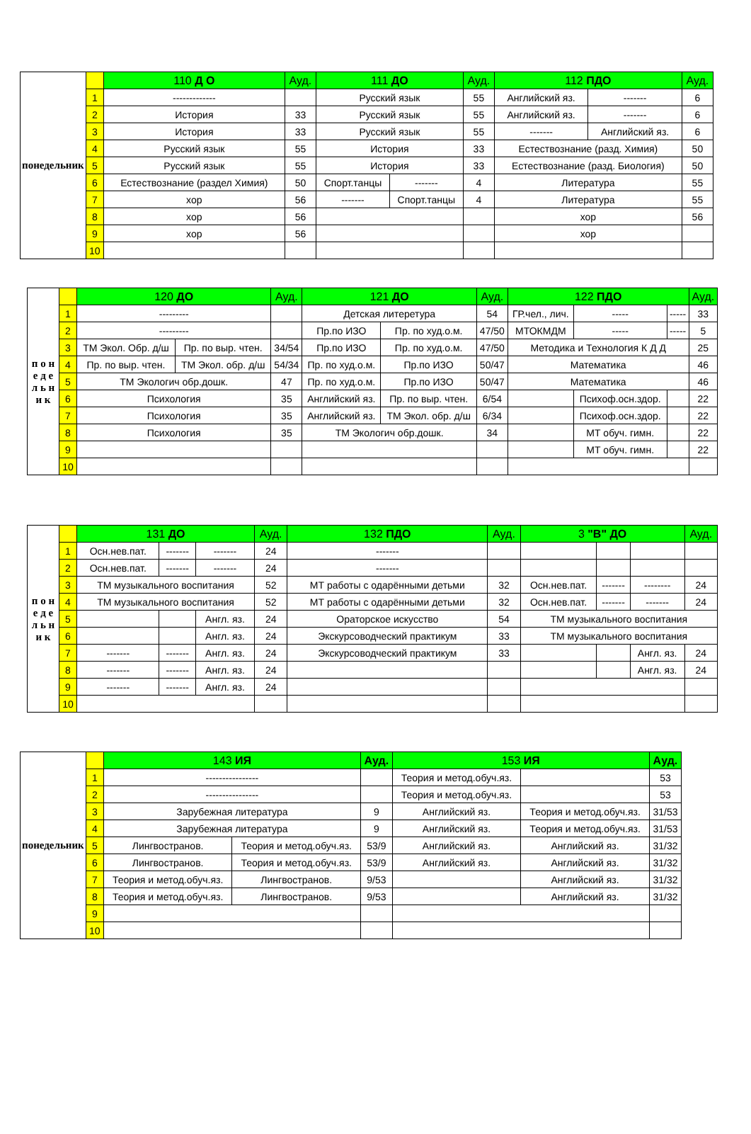| понедельник | | 110 Д О | Ауд. | 111 ДО | | Ауд. | 112 ПДО | | Ауд. |
| | 1 | ------------- | | Русский язык | | 55 | Английский яз. | ------- | 6 |
| | 2 | История | 33 | Русский язык | | 55 | Английский яз. | ------- | 6 |
| | 3 | История | 33 | Русский язык | | 55 | ------- | Английский яз. | 6 |
| | 4 | Русский язык | 55 | История | | 33 | Естествознание (разд. Химия) | | 50 |
| | 5 | Русский язык | 55 | История | | 33 | Естествознание (разд. Биология) | | 50 |
| | 6 | Естествознание (раздел Химия) | 50 | Спорт.танцы | ------- | 4 | Литература | | 55 |
| | 7 | хор | 56 | ------- | Спорт.танцы | 4 | Литература | | 55 |
| | 8 | хор | 56 | | | | хор | | 56 |
| | 9 | хор | 56 | | | | хор | | |
| | 10 | | | | | | | | |
| п о н е д е л ь н и к | | 120 ДО | | Ауд. | 121 ДО | | Ауд. | 122 ПДО | | | Ауд. |
| | 1 | --------- | | | Детская литеретура | | 54 | ГР.чел., лич. | ----- | ----- | 33 |
| | 2 | --------- | | | Пр.по ИЗО | Пр. по худ.о.м. | 47/50 | МТОКМДМ | ----- | ----- | 5 |
| | 3 | ТМ Экол. Обр. д/ш | Пр. по выр. чтен. | 34/54 | Пр.по ИЗО | Пр. по худ.о.м. | 47/50 | Методика и Технология К Д Д | | | 25 |
| | 4 | Пр. по выр. чтен. | ТМ Экол. обр. д/ш | 54/34 | Пр. по худ.о.м. | Пр.по ИЗО | 50/47 | Математика | | | 46 |
| | 5 | ТМ Экологич обр.дошк. | | 47 | Пр. по худ.о.м. | Пр.по ИЗО | 50/47 | Математика | | | 46 |
| | 6 | Психология | | 35 | Английский яз. | Пр. по выр. чтен. | 6/54 | | Психоф.осн.здор. | | 22 |
| | 7 | Психология | | 35 | Английский яз. | ТМ Экол. обр. д/ш | 6/34 | | Психоф.осн.здор. | | 22 |
| | 8 | Психология | | 35 | ТМ Экологич обр.дошк. | | 34 | | МТ обуч. гимн. | | 22 |
| | 9 | | | | | | | | МТ обуч. гимн. | | 22 |
| | 10 | | | | | | | | | | |
| п о н е д е л ь н и к | | 131 ДО | | | Ауд. | 132 ПДО | Ауд. | 3 "В" ДО | | | Ауд. |
| | 1 | Осн.нев.пат. | ------- | ------- | 24 | ------- | | | | | |
| | 2 | Осн.нев.пат. | ------- | ------- | 24 | ------- | | | | | |
| | 3 | ТМ музыкального воспитания | | | 52 | МТ работы с одарёнными детьми | 32 | Осн.нев.пат. | ------- | -------- | 24 |
| | 4 | ТМ музыкального воспитания | | | 52 | МТ работы с одарёнными детьми | 32 | Осн.нев.пат. | ------- | ------- | 24 |
| | 5 | | | Англ. яз. | 24 | Ораторское искусство | 54 | ТМ музыкального воспитания | | | |
| | 6 | | | Англ. яз. | 24 | Экскурсоводческий практикум | 33 | ТМ музыкального воспитания | | | |
| | 7 | ------- | ------- | Англ. яз. | 24 | Экскурсоводческий практикум | 33 | | | Англ. яз. | 24 |
| | 8 | ------- | ------- | Англ. яз. | 24 | | | | | Англ. яз. | 24 |
| | 9 | ------- | ------- | Англ. яз. | 24 | | | | | | |
| | 10 | | | | | | | | | | |
| понедельник | | 143 ИЯ | | Ауд. | 153 ИЯ | | Ауд. |
| | 1 | ---------------- | | | Теория и метод.обуч.яз. | | 53 |
| | 2 | ---------------- | | | Теория и метод.обуч.яз. | | 53 |
| | 3 | Зарубежная литература | | 9 | Английский яз. | Теория и метод.обуч.яз. | 31/53 |
| | 4 | Зарубежная литература | | 9 | Английский яз. | Теория и метод.обуч.яз. | 31/53 |
| | 5 | Лингвостранов. | Теория и метод.обуч.яз. | 53/9 | Английский яз. | Английский яз. | 31/32 |
| | 6 | Лингвостранов. | Теория и метод.обуч.яз. | 53/9 | Английский яз. | Английский яз. | 31/32 |
| | 7 | Теория и метод.обуч.яз. | Лингвостранов. | 9/53 | | Английский яз. | 31/32 |
| | 8 | Теория и метод.обуч.яз. | Лингвостранов. | 9/53 | | Английский яз. | 31/32 |
| | 9 | | | | | | |
| | 10 | | | | | | |